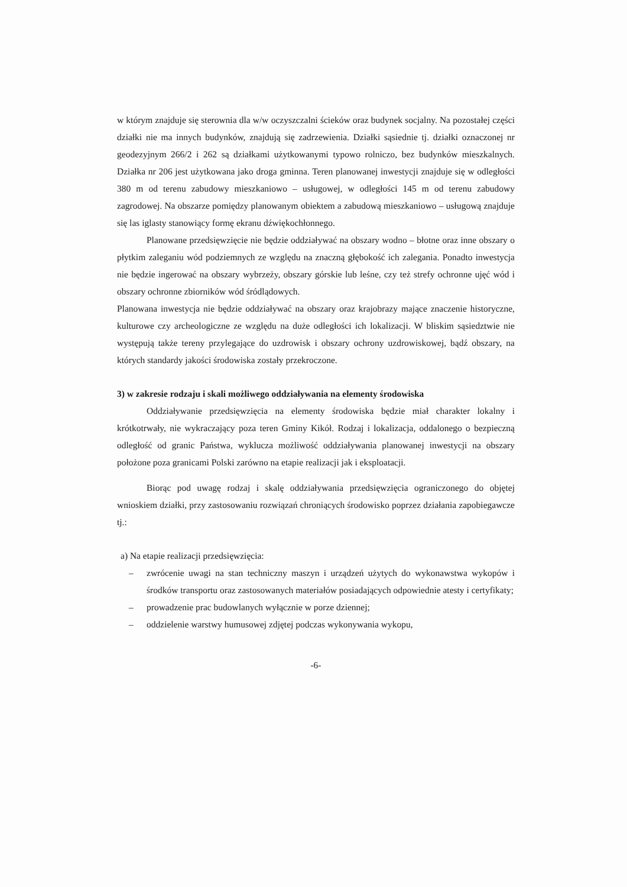w którym znajduje się sterownia dla w/w oczyszczalni ścieków oraz budynek socjalny. Na pozostałej części działki nie ma innych budynków, znajdują się zadrzewienia. Działki sąsiednie tj. działki oznaczonej nr geodezyjnym 266/2 i 262 są działkami użytkowanymi typowo rolniczo, bez budynków mieszkalnych. Działka nr 206 jest użytkowana jako droga gminna. Teren planowanej inwestycji znajduje się w odległości 380 m od terenu zabudowy mieszkaniowo – usługowej, w odległości 145 m od terenu zabudowy zagrodowej. Na obszarze pomiędzy planowanym obiektem a zabudową mieszkaniowo – usługową znajduje się las iglasty stanowiący formę ekranu dźwiękochłonnego.
Planowane przedsięwzięcie nie będzie oddziaływać na obszary wodno – błotne oraz inne obszary o płytkim zaleganiu wód podziemnych ze względu na znaczną głębokość ich zalegania. Ponadto inwestycja nie będzie ingerować na obszary wybrzeży, obszary górskie lub leśne, czy też strefy ochronne ujęć wód i obszary ochronne zbiorników wód śródlądowych.
Planowana inwestycja nie będzie oddziaływać na obszary oraz krajobrazy mające znaczenie historyczne, kulturowe czy archeologiczne ze względu na duże odległości ich lokalizacji. W bliskim sąsiedztwie nie występują także tereny przylegające do uzdrowisk i obszary ochrony uzdrowiskowej, bądź obszary, na których standardy jakości środowiska zostały przekroczone.
3) w zakresie rodzaju i skali możliwego oddziaływania na elementy środowiska
Oddziaływanie przedsięwzięcia na elementy środowiska będzie miał charakter lokalny i krótkotrwały, nie wykraczający poza teren Gminy Kikół. Rodzaj i lokalizacja, oddalonego o bezpieczną odległość od granic Państwa, wyklucza możliwość oddziaływania planowanej inwestycji na obszary położone poza granicami Polski zarówno na etapie realizacji jak i eksploatacji.
Biorąc pod uwagę rodzaj i skalę oddziaływania przedsięwzięcia ograniczonego do objętej wnioskiem działki, przy zastosowaniu rozwiązań chroniących środowisko poprzez działania zapobiegawcze tj.:
a) Na etapie realizacji przedsięwzięcia:
– zwrócenie uwagi na stan techniczny maszyn i urządzeń użytych do wykonawstwa wykopów i środków transportu oraz zastosowanych materiałów posiadających odpowiednie atesty i certyfikaty;
– prowadzenie prac budowlanych wyłącznie w porze dziennej;
– oddzielenie warstwy humusowej zdjętej podczas wykonywania wykopu,
-6-